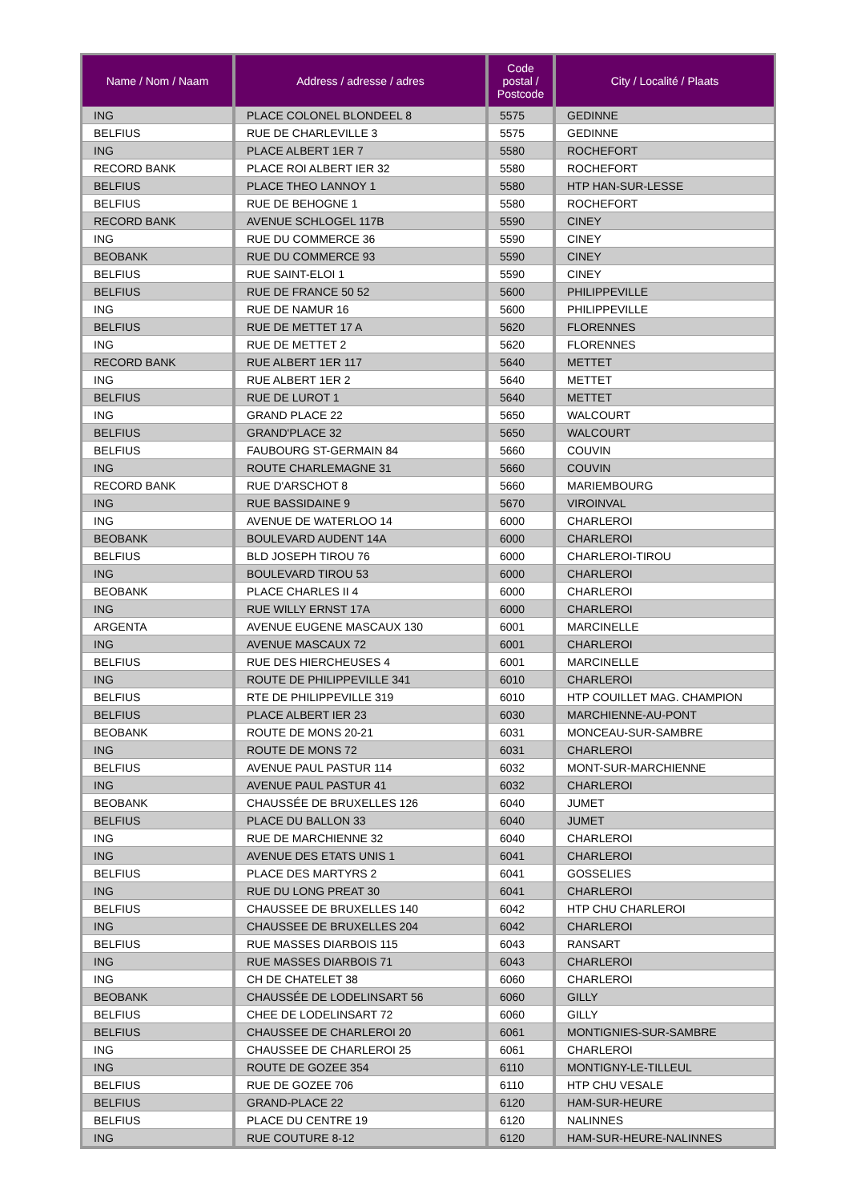| Name / Nom / Naam | Address / adresse / adres | Code postal / Postcode | City / Localité / Plaats |
| --- | --- | --- | --- |
| ING | PLACE COLONEL BLONDEEL 8 | 5575 | GEDINNE |
| BELFIUS | RUE DE CHARLEVILLE 3 | 5575 | GEDINNE |
| ING | PLACE ALBERT 1ER 7 | 5580 | ROCHEFORT |
| RECORD BANK | PLACE ROI ALBERT IER 32 | 5580 | ROCHEFORT |
| BELFIUS | PLACE THEO LANNOY 1 | 5580 | HTP HAN-SUR-LESSE |
| BELFIUS | RUE DE BEHOGNE 1 | 5580 | ROCHEFORT |
| RECORD BANK | AVENUE SCHLOGEL 117B | 5590 | CINEY |
| ING | RUE DU COMMERCE 36 | 5590 | CINEY |
| BEOBANK | RUE DU COMMERCE 93 | 5590 | CINEY |
| BELFIUS | RUE SAINT-ELOI 1 | 5590 | CINEY |
| BELFIUS | RUE DE FRANCE 50 52 | 5600 | PHILIPPEVILLE |
| ING | RUE DE NAMUR 16 | 5600 | PHILIPPEVILLE |
| BELFIUS | RUE DE METTET 17 A | 5620 | FLORENNES |
| ING | RUE DE METTET 2 | 5620 | FLORENNES |
| RECORD BANK | RUE ALBERT 1ER 117 | 5640 | METTET |
| ING | RUE ALBERT 1ER 2 | 5640 | METTET |
| BELFIUS | RUE DE LUROT 1 | 5640 | METTET |
| ING | GRAND PLACE 22 | 5650 | WALCOURT |
| BELFIUS | GRAND'PLACE 32 | 5650 | WALCOURT |
| BELFIUS | FAUBOURG ST-GERMAIN 84 | 5660 | COUVIN |
| ING | ROUTE CHARLEMAGNE 31 | 5660 | COUVIN |
| RECORD BANK | RUE D'ARSCHOT 8 | 5660 | MARIEMBOURG |
| ING | RUE BASSIDAINE 9 | 5670 | VIROINVAL |
| ING | AVENUE DE WATERLOO 14 | 6000 | CHARLEROI |
| BEOBANK | BOULEVARD AUDENT 14A | 6000 | CHARLEROI |
| BELFIUS | BLD JOSEPH TIROU 76 | 6000 | CHARLEROI-TIROU |
| ING | BOULEVARD TIROU 53 | 6000 | CHARLEROI |
| BEOBANK | PLACE CHARLES II 4 | 6000 | CHARLEROI |
| ING | RUE WILLY ERNST 17A | 6000 | CHARLEROI |
| ARGENTA | AVENUE EUGENE MASCAUX 130 | 6001 | MARCINELLE |
| ING | AVENUE MASCAUX 72 | 6001 | CHARLEROI |
| BELFIUS | RUE DES HIERCHEUSES 4 | 6001 | MARCINELLE |
| ING | ROUTE DE PHILIPPEVILLE 341 | 6010 | CHARLEROI |
| BELFIUS | RTE DE PHILIPPEVILLE 319 | 6010 | HTP COUILLET MAG. CHAMPION |
| BELFIUS | PLACE ALBERT IER 23 | 6030 | MARCHIENNE-AU-PONT |
| BEOBANK | ROUTE DE MONS 20-21 | 6031 | MONCEAU-SUR-SAMBRE |
| ING | ROUTE DE MONS 72 | 6031 | CHARLEROI |
| BELFIUS | AVENUE PAUL PASTUR 114 | 6032 | MONT-SUR-MARCHIENNE |
| ING | AVENUE PAUL PASTUR 41 | 6032 | CHARLEROI |
| BEOBANK | CHAUSSÉE DE BRUXELLES 126 | 6040 | JUMET |
| BELFIUS | PLACE DU BALLON 33 | 6040 | JUMET |
| ING | RUE DE MARCHIENNE 32 | 6040 | CHARLEROI |
| ING | AVENUE DES ETATS UNIS 1 | 6041 | CHARLEROI |
| BELFIUS | PLACE DES MARTYRS 2 | 6041 | GOSSELIES |
| ING | RUE DU LONG PREAT 30 | 6041 | CHARLEROI |
| BELFIUS | CHAUSSEE DE BRUXELLES 140 | 6042 | HTP CHU CHARLEROI |
| ING | CHAUSSEE DE BRUXELLES 204 | 6042 | CHARLEROI |
| BELFIUS | RUE MASSES DIARBOIS 115 | 6043 | RANSART |
| ING | RUE MASSES DIARBOIS 71 | 6043 | CHARLEROI |
| ING | CH DE CHATELET 38 | 6060 | CHARLEROI |
| BEOBANK | CHAUSSÉE DE LODELINSART 56 | 6060 | GILLY |
| BELFIUS | CHEE DE LODELINSART 72 | 6060 | GILLY |
| BELFIUS | CHAUSSEE DE CHARLEROI 20 | 6061 | MONTIGNIES-SUR-SAMBRE |
| ING | CHAUSSEE DE CHARLEROI 25 | 6061 | CHARLEROI |
| ING | ROUTE DE GOZEE 354 | 6110 | MONTIGNY-LE-TILLEUL |
| BELFIUS | RUE DE GOZEE 706 | 6110 | HTP CHU VESALE |
| BELFIUS | GRAND-PLACE 22 | 6120 | HAM-SUR-HEURE |
| BELFIUS | PLACE DU CENTRE 19 | 6120 | NALINNES |
| ING | RUE COUTURE 8-12 | 6120 | HAM-SUR-HEURE-NALINNES |